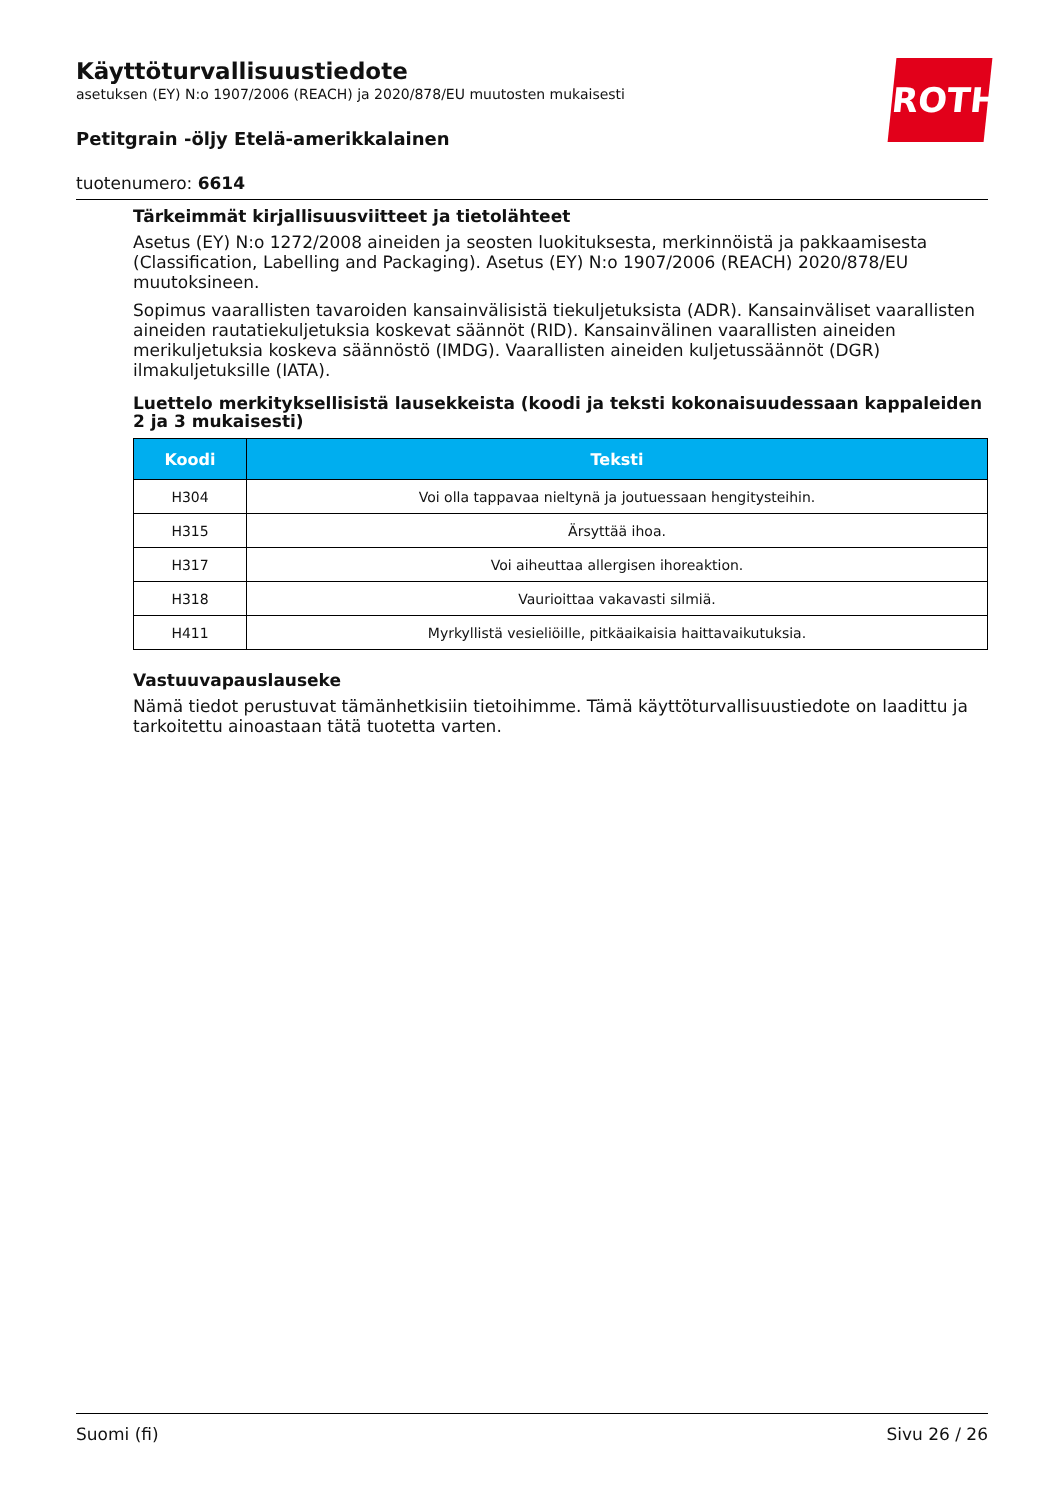ROTH
Käyttöturvallisuustiedote
asetuksen (EY) N:o 1907/2006 (REACH) ja 2020/878/EU muutosten mukaisesti
Petitgrain -öljy Etelä-amerikkalainen
tuotenumero: 6614
Tärkeimmät kirjallisuusviitteet ja tietolähteet
Asetus (EY) N:o 1272/2008 aineiden ja seosten luokituksesta, merkinnöistä ja pakkaamisesta (Classification, Labelling and Packaging). Asetus (EY) N:o 1907/2006 (REACH) 2020/878/EU muutoksineen.
Sopimus vaarallisten tavaroiden kansainvälisistä tiekuljetuksista (ADR). Kansainväliset vaarallisten aineiden rautatiekuljetuksia koskevat säännöt (RID). Kansainvälinen vaarallisten aineiden merikuljetuksia koskeva säännöstö (IMDG). Vaarallisten aineiden kuljetussäännöt (DGR) ilmakuljetuksille (IATA).
Luettelo merkityksellisistä lausekkeista (koodi ja teksti kokonaisuudessaan kappaleiden 2 ja 3 mukaisesti)
| Koodi | Teksti |
| --- | --- |
| H304 | Voi olla tappavaa nieltynä ja joutuessaan hengitysteihin. |
| H315 | Ärsyttää ihoa. |
| H317 | Voi aiheuttaa allergisen ihoreaktion. |
| H318 | Vaurioittaa vakavasti silmiä. |
| H411 | Myrkyllistä vesieliöille, pitkäaikaisia haittavaikutuksia. |
Vastuuvapauslauseke
Nämä tiedot perustuvat tämänhetkisiin tietoihimme. Tämä käyttöturvallisuustiedote on laadittu ja tarkoitettu ainoastaan tätä tuotetta varten.
Suomi (fi) Sivu 26 / 26